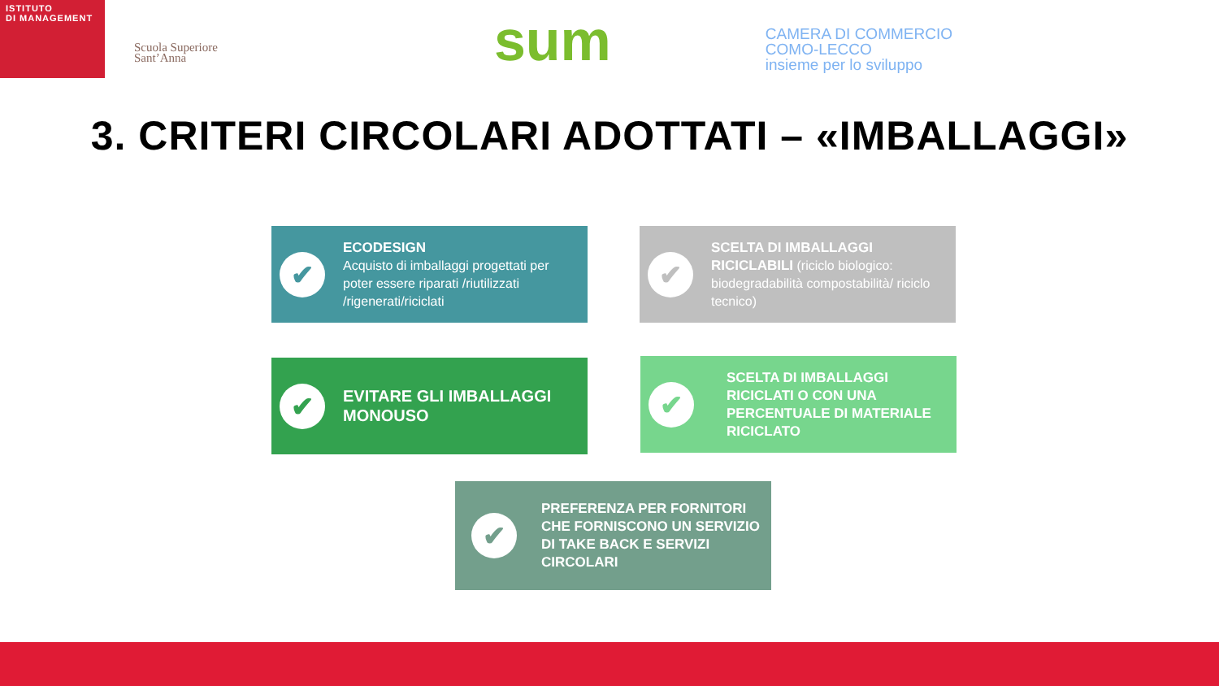ISTITUTO
DI MANAGEMENT
Scuola Superiore
Sant’Anna
sum
CAMERA DI COMMERCIO
COMO-LECCO
insieme per lo sviluppo
3. CRITERI CIRCOLARI ADOTTATI – «IMBALLAGGI»
✔
ECODESIGN
Acquisto di imballaggi progettati per poter essere riparati /riutilizzati /rigenerati/riciclati
✔
SCELTA DI IMBALLAGGI RICICLABILI (riciclo biologico: biodegradabilità compostabilità/ riciclo tecnico)
✔
EVITARE GLI IMBALLAGGI MONOUSO
✔
SCELTA DI IMBALLAGGI RICICLATI O CON UNA PERCENTUALE DI MATERIALE RICICLATO
✔
PREFERENZA PER FORNITORI CHE FORNISCONO UN SERVIZIO DI TAKE BACK E SERVIZI CIRCOLARI